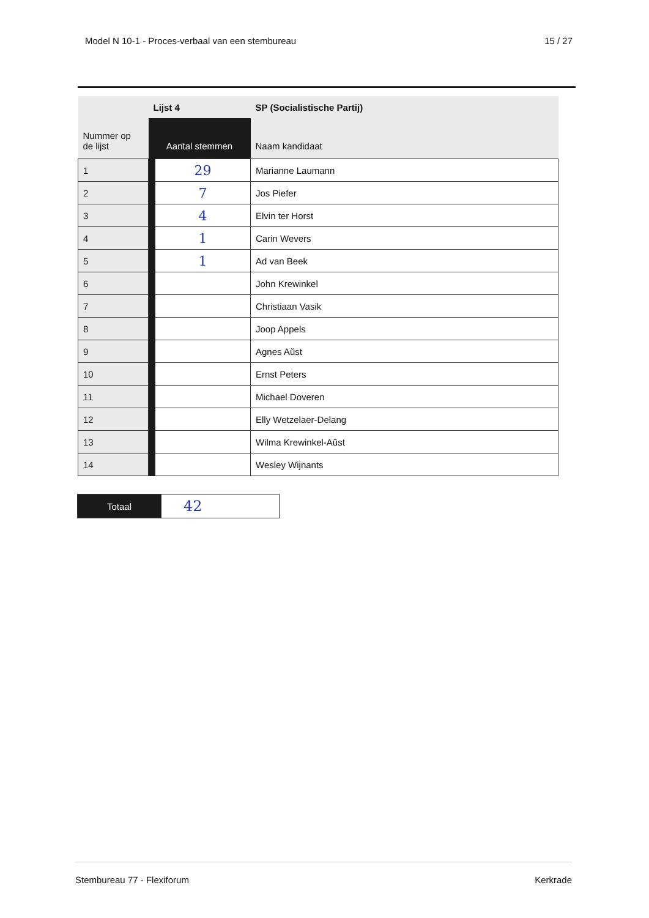Model N 10-1 - Proces-verbaal van een stembureau 15 / 27
| | Lijst 4 | | SP (Socialistische Partij) |
| Nummer op de lijst | Aantal stemmen | | Naam kandidaat |
| 1 | | 29 | Marianne Laumann |
| 2 | | 7 | Jos Piefer |
| 3 | | 4 | Elvin ter Horst |
| 4 | | 1 | Carin Wevers |
| 5 | | 1 | Ad van Beek |
| 6 | | | John Krewinkel |
| 7 | | | Christiaan Vasik |
| 8 | | | Joop Appels |
| 9 | | | Agnes Aŭst |
| 10 | | | Ernst Peters |
| 11 | | | Michael Doveren |
| 12 | | | Elly Wetzelaer-Delang |
| 13 | | | Wilma Krewinkel-Aŭst |
| 14 | | | Wesley Wijnants |
| Totaal | 42 |
Stembureau 77 - Flexiforum Kerkrade